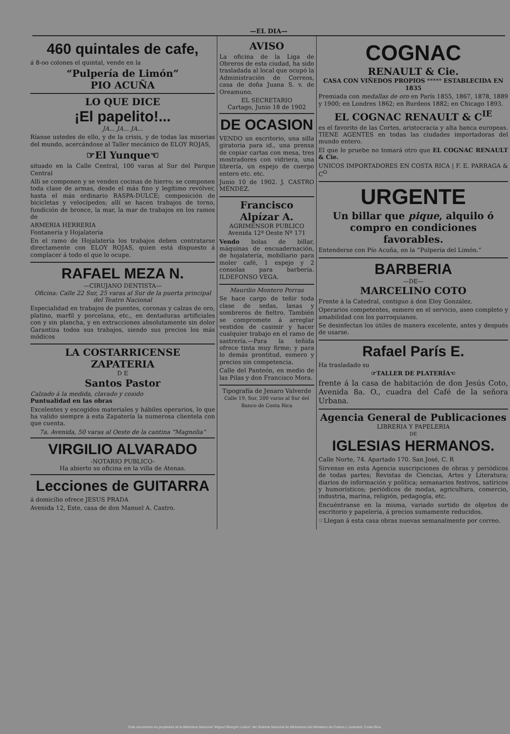—EL DIA—
460 quintales de cafe,
á 8-oo colones el quintal, vende en la
“Pulpería de Limón”
PIO ACUÑA
LO QUE DICE
¡El papelito!...
JA... JA... JA...
Ríanse ustedes de ello, y de la crisis, y de todas las miserias del mundo, acercándose al Taller mecánico de ELOY ROJAS,
☞El Yunque☜
situado en la Calle Central, 100 varas al Sur del Parque Central
Allí se componen y se venden cocinas de hierro; se componen toda clase de armas, desde el más fino y legítimo revólver, hasta el más ordinario RASPA-DULCE; composición de bicicletas y velocípedos; allí se hacen trabajos de torno, fundición de bronce, la mar, la mar de trabajos en los ramos de
ARMERIA HERRERIA
Fontanería y Hojalatería
En el ramo de Hojalatería los trabajos deben contratarse directamente con ELOY ROJAS, quien está dispuesto á complacer á todo el que lo ocupe.
RAFAEL MEZA N.
—CIRUJANO DENTISTA—
Oficina: Calle 22 Sur, 25 varas al Sur de la puerta principal del Teatro Nacional
Especialidad en trabajos de puentes, coronas y calzas de oro, platino, marfil y porcelana, etc., en dentaduras artificiales con y sin plancha, y en extracciones absolutamente sin dolor Garantiza todos sus trabajos, siendo sus precios los más módicos
LA COSTARRICENSE
ZAPATERIA
D E
Santos Pastor
Calzado á la medida, clavado y cosido
Puntualidad en las obras
Excelentes y escogidos materiales y hábiles operarios, lo que ha valido siempre á esta Zapatería la numerosa clientela con que cuenta.
7a. Avenida, 50 varas al Oeste de la cantina “Magnolia”
VIRGILIO ALVARADO
-NOTARIO PUBLICO-
Ha abierto su oficina en la villa de Atenas.
Lecciones de GUITARRA
á domicílio ofrece JESUS PRADA
Avenida 12, Este, casa de don Manuel A. Castro.
AVISO
La oficina de la Liga de Obreros de esta ciudad, ha sido trasladada al local que ocupó la Administración de Correos, casa de doña Juana S. v. de Oreamuno.
EL SECRETARIO
Cartago, Junio 18 de 1902
DE OCASION
VENDO un escritorio, una silla giratoria para id., una prensa de copiar cartas con mesa, tres mostradores con vidriera, una librería, un espejo de cuerpo entero etc. etc.
Junio 10 de 1902. J. CASTRO MÉNDEZ.
Francisco Alpízar A.
AGRIMENSOR PUBLICO
Avenida 12ª Oeste Nº 171
Vendo bolas de billar, máquinas de encuadernación, de hojalatería, mobiliario para moler café, 1 espejo y 2 consolas para barbería. ILDEFONSO VEGA.
Maurilio Montero Porras
Se hace cargo de teñir toda clase de sedas, lanas y sombreros de fieltro. También se compromete á arreglar vestidos de casimir y hacer cualquier trabajo en el ramo de sastrería.—Para la teñida ofrece tinta muy firme; y para lo demás prontitud, esmero y precios sin competencia.
Calle del Panteón, en medio de las Pilas y don Francisco Mora.
Tipografía de Jenaro Valverde
Calle 19, Sur, 200 varas al Sur del Banco de Costa Rica
COGNAC
RENAULT & Cie.
CASA CON VIÑEDOS PROPIOS ***** ESTABLECIDA EN 1835
Premiada con medallas de oro en París 1855, 1867, 1878, 1889 y 1900; en Londres 1862; en Burdeos 1882; en Chicago 1893.
EL COGNAC RENAULT & C<sup>IE</sup>
es el favorito de las Cortes, aristocracia y alta banca europeas. TIENE AGENTES en todas las ciudades importadoras del mundo entero.
El que lo pruebe no tomará otro que EL COGNAC RENAULT & Cie.
UNICOS IMPORTADORES EN COSTA RICA | F. E. PARRAGA & C<sup>O</sup>
URGENTE
Un billar que pique, alquilo ó compro en condiciones favorables.
Entenderse con Pío Acuña, en la “Pulpería del Limón.”
BARBERIA
—DE—
MARCELINO COTO
Frente á la Catedral, contiguo á don Eloy González.
Operarios competentes, esmero en el servicio, aseo completo y amabilidad con los parroquianos.
Se desinfectan los útiles de manera excelente, antes y después de usarse.
Rafael París E.
Ha trasladado su
☞TALLER DE PLATERÍA☜
frente á la casa de habitación de don Jesús Coto, Avenida 8a. O., cuadra del Café de la señora Urbana.
Agencia General de Publicaciones
LIBRERIA Y PAPELERIA
DE
IGLESIAS HERMANOS.
Calle Norte, 74. Apartado 170. San José, C. R
Sírvense en esta Agencia suscripciones de obras y periódicos de todas partes; Revistas de Ciencias, Artes y Literatura; diarios de información y política; semanarios festivos, satíricos y humorísticos; periódicos de modas, agricultura, comercio, industria, marina, religión, pedagogía, etc.
Encuéntranse en la misma, variado surtido de objetos de escritorio y papelería, á precios sumamente reducidos.
☞Llegan á esta casa obras nuevas semanalmente por correo.
Este documento es propiedad de la Biblioteca Nacional "Miguel Obregón Lizano" del Sistema Nacional de Bibliotecas del Ministerio de Cultura y Juventud, Costa Rica.